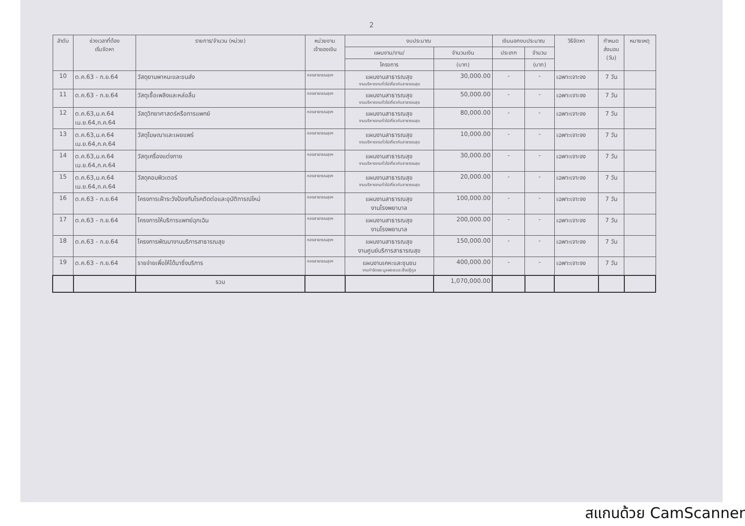2
| ลำดับ | ช่วงเวลาที่ต้อง เริ่มจัดหา | รายการ/จำนวน (หน่วย) | หน่วยงาน เจ้าของเงิน | งบประมาณ | | เงินนอกงบประมาณ | | วิธีจัดหา | กำหนด ส่งมอบ (วัน) | หมายเหตุ |
| --- | --- | --- | --- | --- | --- | --- | --- | --- | --- | --- |
| | | | | แผนงาน/งาน/ | จำนวนเงิน | ประเภท | จำนวน | | | |
| | | | | โครงการ | (บาท) | | (บาท) | | | |
| 10 | ต.ค.63 - ก.ย.64 | วัสดุยานพาหนะและขนส่ง | กองสาธารณสุขฯ | แผนงานสาธารณสุข งานบริหารงานทั่วไปเกี่ยวกับสาธารณสุข | 30,000.00 | - | - | เฉพาะเจาะจง | 7 วัน | |
| 11 | ต.ค.63 - ก.ย.64 | วัสดุเชื้อเพลิงและหล่อลื่น | กองสาธารณสุขฯ | แผนงานสาธารณสุข งานบริหารงานทั่วไปเกี่ยวกับสาธารณสุข | 50,000.00 | - | - | เฉพาะเจาะจง | 7 วัน | |
| 12 | ต.ค.63,ม.ค.64 เม.ย.64,ก.ค.64 | วัสดุวิทยาศาสตร์หรือการแพทย์ | กองสาธารณสุขฯ | แผนงานสาธารณสุข งานบริหารงานทั่วไปเกี่ยวกับสาธารณสุข | 80,000.00 | - | - | เฉพาะเจาะจง | 7 วัน | |
| 13 | ต.ค.63,ม.ค.64 เม.ย.64,ก.ค.64 | วัสดุโฆษณาและเผยแพร่ | กองสาธารณสุขฯ | แผนงานสาธารณสุข งานบริหารงานทั่วไปเกี่ยวกับสาธารณสุข | 10,000.00 | - | - | เฉพาะเจาะจง | 7 วัน | |
| 14 | ต.ค.63,ม.ค.64 เม.ย.64,ก.ค.64 | วัสดุเครื่องแต่งกาย | กองสาธารณสุขฯ | แผนงานสาธารณสุข งานบริหารงานทั่วไปเกี่ยวกับสาธารณสุข | 30,000.00 | - | - | เฉพาะเจาะจง | 7 วัน | |
| 15 | ต.ค.63,ม.ค.64 เม.ย.64,ก.ค.64 | วัสดุคอมพิวเตอร์ | กองสาธารณสุขฯ | แผนงานสาธารณสุข งานบริหารงานทั่วไปเกี่ยวกับสาธารณสุข | 20,000.00 | - | - | เฉพาะเจาะจง | 7 วัน | |
| 16 | ต.ค.63 - ก.ย.64 | โครงการเฝ้าระวังป้องกันโรคติดต่อและอุบัติการณ์ใหม่ | กองสาธารณสุขฯ | แผนงานสาธารณสุข งานโรงพยาบาล | 100,000.00 | - | - | เฉพาะเจาะจง | 7 วัน | |
| 17 | ต.ค.63 - ก.ย.64 | โครงการให้บริการแพทย์ฉุกเฉิน | กองสาธารณสุขฯ | แผนงานสาธารณสุข งานโรงพยาบาล | 200,000.00 | - | - | เฉพาะเจาะจง | 7 วัน | |
| 18 | ต.ค.63 - ก.ย.64 | โครงการพัฒนางานบริการสาธารณสุข | กองสาธารณสุขฯ | แผนงานสาธารณสุข งานศูนย์บริการสาธารณสุข | 150,000.00 | - | - | เฉพาะเจาะจง | 7 วัน | |
| 19 | ต.ค.63 - ก.ย.64 | รายจ่ายเพื่อให้ได้มาซึ่งบริการ | กองสาธารณสุขฯ | แผนงานเคหะและชุมชน งานกำจัดขยะมูลฝอยและสิ่งปฏิกูล | 400,000.00 | - | - | เฉพาะเจาะจง | 7 วัน | |
| | | รวม | | | 1,070,000.00 | | | | | |
สแกนด้วย CamScanner